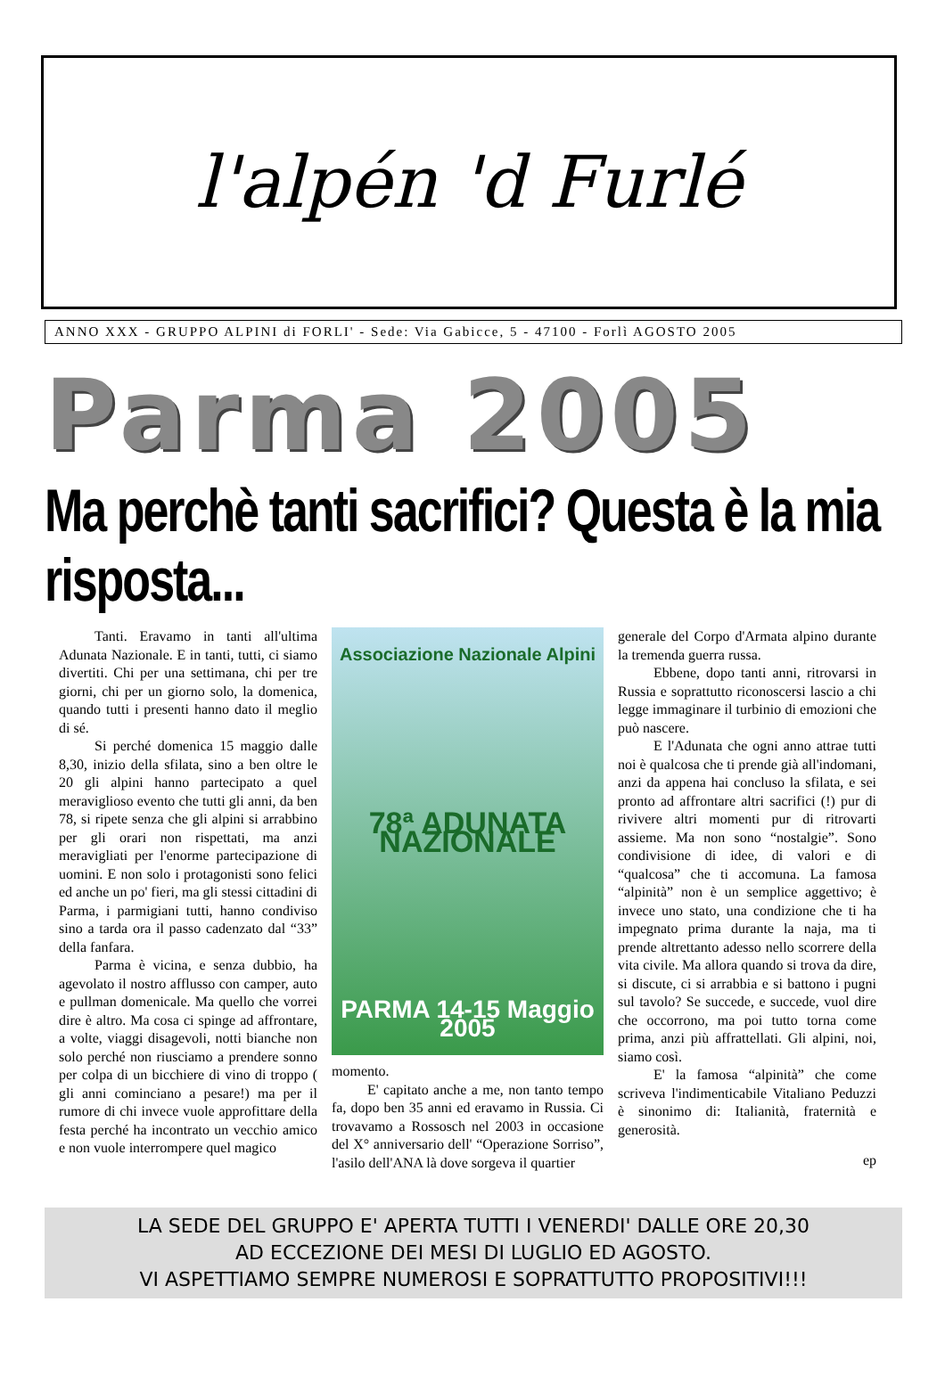l'alpén 'd Furlé
ANNO XXX - GRUPPO ALPINI di FORLI' - Sede: Via Gabicce, 5 - 47100 - Forlì AGOSTO 2005
Parma 2005
Ma perchè tanti sacrifici? Questa è la mia risposta...
Tanti. Eravamo in tanti all'ultima Adunata Nazionale. E in tanti, tutti, ci siamo divertiti. Chi per una settimana, chi per tre giorni, chi per un giorno solo, la domenica, quando tutti i presenti hanno dato il meglio di sé.
Si perché domenica 15 maggio dalle 8,30, inizio della sfilata, sino a ben oltre le 20 gli alpini hanno partecipato a quel meraviglioso evento che tutti gli anni, da ben 78, si ripete senza che gli alpini si arrabbino per gli orari non rispettati, ma anzi meravigliati per l'enorme partecipazione di uomini. E non solo i protagonisti sono felici ed anche un po' fieri, ma gli stessi cittadini di Parma, i parmigiani tutti, hanno condiviso sino a tarda ora il passo cadenzato dal “33” della fanfara.
Parma è vicina, e senza dubbio, ha agevolato il nostro afflusso con camper, auto e pullman domenicale. Ma quello che vorrei dire è altro. Ma cosa ci spinge ad affrontare, a volte, viaggi disagevoli, notti bianche non solo perché non riusciamo a prendere sonno per colpa di un bicchiere di vino di troppo ( gli anni cominciano a pesare!) ma per il rumore di chi invece vuole approfittare della festa perché ha incontrato un vecchio amico e non vuole interrompere quel magico
Associazione Nazionale Alpini
78ª ADUNATA NAZIONALE
PARMA 14-15 Maggio 2005
momento.
E' capitato anche a me, non tanto tempo fa, dopo ben 35 anni ed eravamo in Russia. Ci trovavamo a Rossosch nel 2003 in occasione del X° anniversario dell' “Operazione Sorriso”, l'asilo dell'ANA là dove sorgeva il quartier
generale del Corpo d'Armata alpino durante la tremenda guerra russa.
Ebbene, dopo tanti anni, ritrovarsi in Russia e soprattutto riconoscersi lascio a chi legge immaginare il turbinio di emozioni che può nascere.
E l'Adunata che ogni anno attrae tutti noi è qualcosa che ti prende già all'indomani, anzi da appena hai concluso la sfilata, e sei pronto ad affrontare altri sacrifici (!) pur di rivivere altri momenti pur di ritrovarti assieme. Ma non sono “nostalgie”. Sono condivisione di idee, di valori e di “qualcosa” che ti accomuna. La famosa “alpinità” non è un semplice aggettivo; è invece uno stato, una condizione che ti ha impegnato prima durante la naja, ma ti prende altrettanto adesso nello scorrere della vita civile. Ma allora quando si trova da dire, si discute, ci si arrabbia e si battono i pugni sul tavolo? Se succede, e succede, vuol dire che occorrono, ma poi tutto torna come prima, anzi più affrattellati. Gli alpini, noi, siamo così.
E' la famosa “alpinità” che come scriveva l'indimenticabile Vitaliano Peduzzi è sinonimo di: Italianità, fraternità e generosità.
ep
LA SEDE DEL GRUPPO E' APERTA TUTTI I VENERDI' DALLE ORE 20,30
AD ECCEZIONE DEI MESI DI LUGLIO ED AGOSTO.
VI ASPETTIAMO SEMPRE NUMEROSI E SOPRATTUTTO PROPOSITIVI!!!